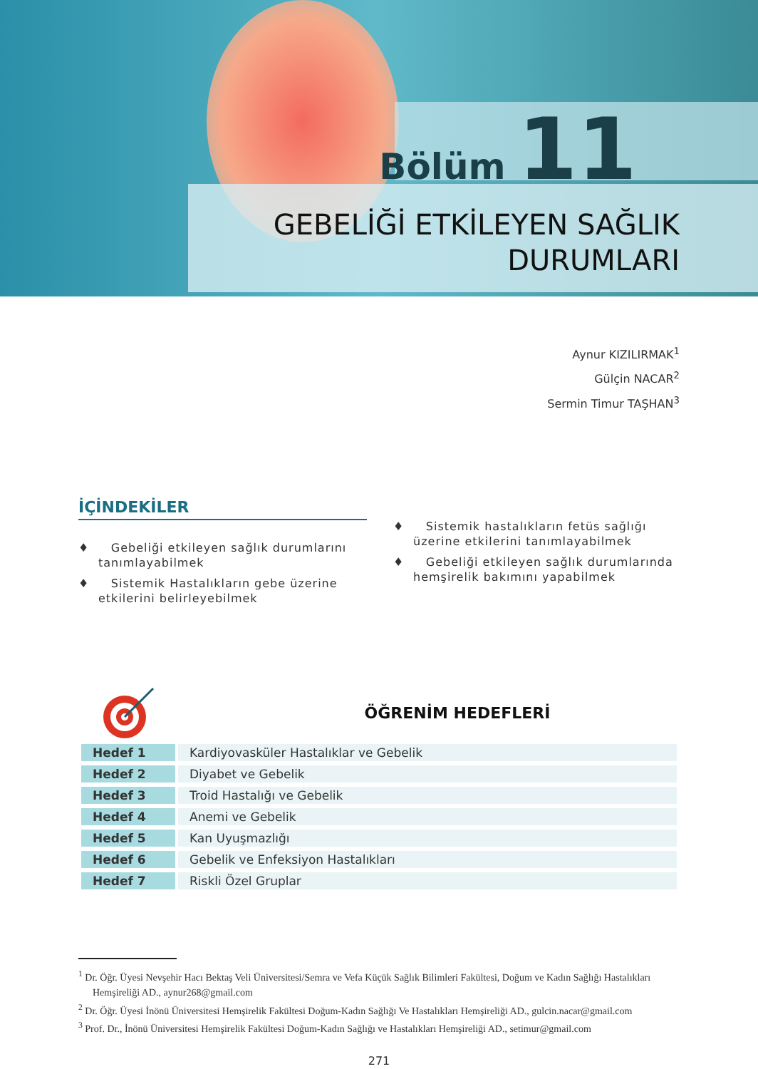Bölüm 11
GEBELİĞİ ETKİLEYEN SAĞLIK
DURUMLARI
Aynur KIZILIRMAK<sup>1</sup>
Gülçin NACAR<sup>2</sup>
Sermin Timur TAŞHAN<sup>3</sup>
İÇİNDEKİLER
♦ Gebeliği etkileyen sağlık durumlarını tanımlayabilmek
♦ Sistemik Hastalıkların gebe üzerine etkilerini belirleyebilmek
♦ Sistemik hastalıkların fetüs sağlığı üzerine etkilerini tanımlayabilmek
♦ Gebeliği etkileyen sağlık durumlarında hemşirelik bakımını yapabilmek
ÖĞRENİM HEDEFLERİ
| Hedef 1 | Kardiyovasküler Hastalıklar ve Gebelik |
| Hedef 2 | Diyabet ve Gebelik |
| Hedef 3 | Troid Hastalığı ve Gebelik |
| Hedef 4 | Anemi ve Gebelik |
| Hedef 5 | Kan Uyuşmazlığı |
| Hedef 6 | Gebelik ve Enfeksiyon Hastalıkları |
| Hedef 7 | Riskli Özel Gruplar |
<sup>1</sup> Dr. Öğr. Üyesi Nevşehir Hacı Bektaş Veli Üniversitesi/Semra ve Vefa Küçük Sağlık Bilimleri Fakültesi, Doğum ve Kadın Sağlığı Hastalıkları Hemşireliği AD., aynur268@gmail.com
<sup>2</sup> Dr. Öğr. Üyesi İnönü Üniversitesi Hemşirelik Fakültesi Doğum-Kadın Sağlığı Ve Hastalıkları Hemşireliği AD., gulcin.nacar@gmail.com
<sup>3</sup> Prof. Dr., İnönü Üniversitesi Hemşirelik Fakültesi Doğum-Kadın Sağlığı ve Hastalıkları Hemşireliği AD., setimur@gmail.com
271